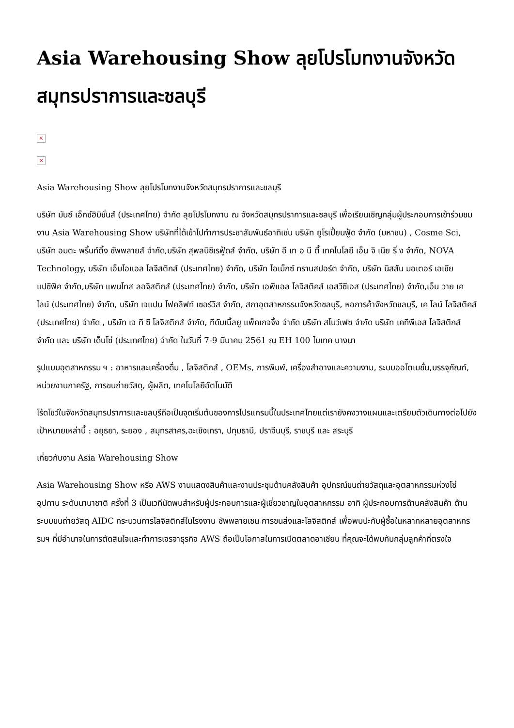Asia Warehousing Show ลุยโปรโมทงานจังหวัดสมุทรปราการและชลบุรี
×
×
Asia Warehousing Show ลุยโปรโมทงานจังหวัดสมุทรปราการและชลบุรี
บริษัท มันช์ เอ็กซ์ฮิบิชั่นส์ (ประเทศไทย) จำกัด ลุยโปรโมทงาน ณ จังหวัดสมุทรปราการและชลบุรี เพื่อเรียนเชิญกลุ่มผู้ประกอบการเข้าร่วมชมงาน Asia Warehousing Show บริษัทที่ได้เข้าไปทำการประชาสัมพันธ์อาทิเช่น บริษัท ยูโรเปี้ยนฟู้ด จำกัด (มหาชน) , Cosme Sci, บริษัท อมตะ พริ้นท์ติ้ง ซัพพลายส์ จำกัด,บริษัท สุพลนิชิเรฟู้ดส์ จำกัด, บริษัท อี เท อ นี ตี้ เทคโนโลยี เอ็น จิ เนีย ริ่ ง จำกัด, NOVA Technology, บริษัท เอ็มโอแอล โลจีสติกส์ (ประเทศไทย) จำกัด, บริษัท ไอเม็กซ์ ทรานสปอร์ต จำกัด, บริษัท นิสสัน มอเตอร์ เอเชีย แปซิฟิค จำกัด,บริษัท แพนโทส ลอจิสติกส์ (ประเทศไทย) จำกัด, บริษัท เอพีแอล โลจิสติคส์ เอสวีซีเอส (ประเทศไทย) จำกัด,เอ็น วาย เค ไลน์ (ประเทศไทย) จำกัด, บริษัท เจแปน โฟคลิฟท์ เซอร์วิส จำกัด, สภาอุตสาหกรรมจังหวัดชลบุรี, หอการค้าจังหวัดชลบุรี, เค ไลน์ โลจิสติคส์ (ประเทศไทย) จำกัด , บริษัท เจ ที ซี โลจิสติกส์ จำกัด, ทีดับเบิ้ลยู แพ็คเกจจิ้ง จำกัด บริษัท สโนว์เฟซ จำกัด บริษัท เคทีพีเอส โลจิสติกส์ จำกัด และ บริษัท เด็นโซ่ (ประเทศไทย) จำกัด ในวันที่ 7-9 มีนาคม 2561 ณ EH 100 ไบเทค บางนา
รูปแบบอุตสาหกรรม ฯ : อาหารและเครื่องดื่ม , โลจิสติกส์ , OEMs, การพิมพ์, เครื่องสำอางและความงาม, ระบบออโตเมชั่น,บรรจุภัณฑ์, หน่วยงานภาครัฐ, การขนถ่ายวัสดุ, ผู้ผลิต, เทคโนโลยีอัตโนมัติ
โร้ดโชว์ในจังหวัดสมุทรปราการและชลบุรีถือเป็นจุดเริ่มต้นของการโปรแกรมนี้ในประเทศไทยแต่เรายังคงวางแผนและเตรียมตัวเดินทางต่อไปยังเป้าหมายเหล่านี้ : อยุธยา, ระยอง , สมุทรสาคร,ฉะเชิงเทรา, ปทุมธานี, ปราจีนบุรี, ราชบุรี และ สระบุรี
เกี่ยวกับงาน Asia Warehousing Show
Asia Warehousing Show หรือ AWS งานแสดงสินค้าและงานประชุมด้านคลังสินค้า อุปกรณ์ขนถ่ายวัสดุและอุตสาหกรรมห่วงโซ่อุปทาน ระดับนานาชาติ ครั้งที่ 3 เป็นเวทีนัดพบสำหรับผู้ประกอบการและผู้เชี่ยวชาญในอุตสาหกรรม อาทิ ผู้ประกอบการด้านคลังสินค้า ด้านระบบขนถ่ายวัสดุ AIDC กระบวนการโลจิสติกส์ในโรงงาน ซัพพลายเชน การขนส่งและโลจิสติกส์ เพื่อพบปะกับผู้ซื้อในหลากหลายอุตสาหกรรมฯ ที่มีอำนาจในการตัดสินใจและทำการเจรจาธุรกิจ AWS ถือเป็นโอกาสในการเปิดตลาดอาเซียน ที่คุณจะได้พบกับกลุ่มลูกค้าที่ตรงใจ